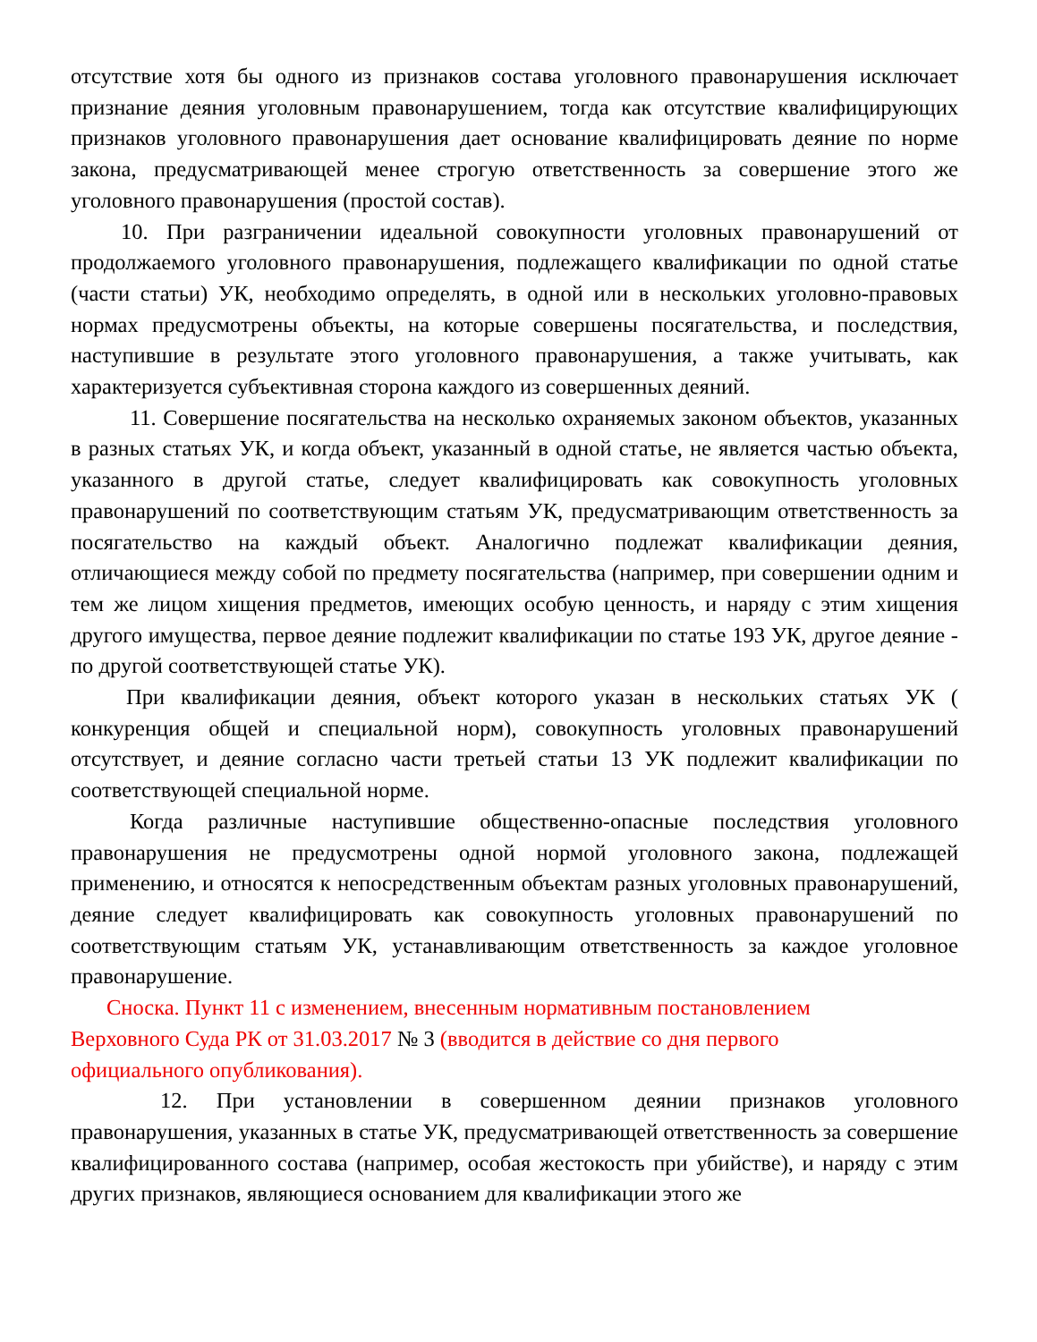отсутствие хотя бы одного из признаков состава уголовного правонарушения исключает признание деяния уголовным правонарушением, тогда как отсутствие квалифицирующих признаков уголовного правонарушения дает основание квалифицировать деяние по норме закона, предусматривающей менее строгую ответственность за совершение этого же уголовного правонарушения (простой состав).
10. При разграничении идеальной совокупности уголовных правонарушений от продолжаемого уголовного правонарушения, подлежащего квалификации по одной статье (части статьи) УК, необходимо определять, в одной или в нескольких уголовно-правовых нормах предусмотрены объекты, на которые совершены посягательства, и последствия, наступившие в результате этого уголовного правонарушения, а также учитывать, как характеризуется субъективная сторона каждого из совершенных деяний.
11. Совершение посягательства на несколько охраняемых законом объектов, указанных в разных статьях УК, и когда объект, указанный в одной статье, не является частью объекта, указанного в другой статье, следует квалифицировать как совокупность уголовных правонарушений по соответствующим статьям УК, предусматривающим ответственность за посягательство на каждый объект. Аналогично подлежат квалификации деяния, отличающиеся между собой по предмету посягательства (например, при совершении одним и тем же лицом хищения предметов, имеющих особую ценность, и наряду с этим хищения другого имущества, первое деяние подлежит квалификации по статье 193 УК, другое деяние - по другой соответствующей статье УК).
При квалификации деяния, объект которого указан в нескольких статьях УК ( конкуренция общей и специальной норм), совокупность уголовных правонарушений отсутствует, и деяние согласно части третьей статьи 13 УК подлежит квалификации по соответствующей специальной норме.
Когда различные наступившие общественно-опасные последствия уголовного правонарушения не предусмотрены одной нормой уголовного закона, подлежащей применению, и относятся к непосредственным объектам разных уголовных правонарушений, деяние следует квалифицировать как совокупность уголовных правонарушений по соответствующим статьям УК, устанавливающим ответственность за каждое уголовное правонарушение.
Сноска. Пункт 11 с изменением, внесенным нормативным постановлением
Верховного Суда РК от 31.03.2017 № 3 (вводится в действие со дня первого
официального опубликования).
12. При установлении в совершенном деянии признаков уголовного правонарушения, указанных в статье УК, предусматривающей ответственность за совершение квалифицированного состава (например, особая жестокость при убийстве), и наряду с этим других признаков, являющиеся основанием для квалификации этого же